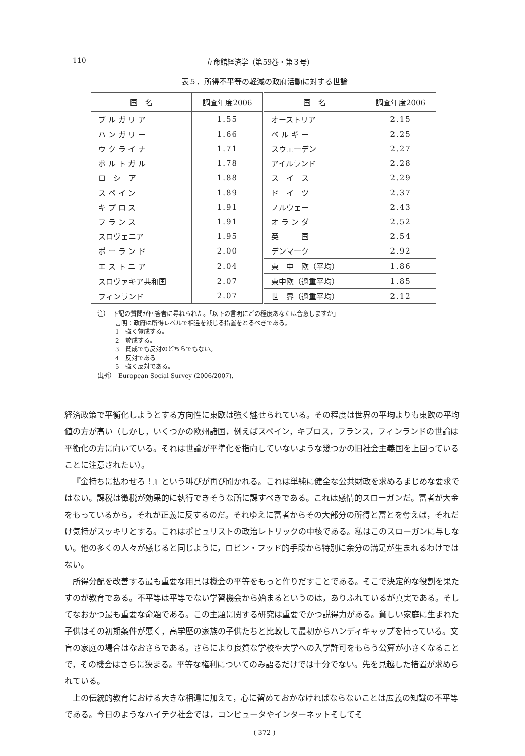110 立命館経済学（第59巻・第３号）
表５．所得不平等の軽減の政府活動に対する世論
| 国 名 | 調査年度2006 | 国 名 | 調査年度2006 |
| --- | --- | --- | --- |
| ブ ル ガ リ ア | 1.55 | オーストリア | 2.15 |
| ハ ン ガ リ ー | 1.66 | ベ ル ギ ー | 2.25 |
| ウ ク ラ イ ナ | 1.71 | スウェーデン | 2.27 |
| ポ ル ト ガ ル | 1.78 | アイルランド | 2.28 |
| ロ シ ア | 1.88 | ス イ ス | 2.29 |
| ス ペ イ ン | 1.89 | ド イ ツ | 2.37 |
| キ プ ロ ス | 1.91 | ノルウェー | 2.43 |
| フ ラ ン ス | 1.91 | オ ラ ン ダ | 2.52 |
| スロヴェニア | 1.95 | 英 国 | 2.54 |
| ポ ー ラ ン ド | 2.00 | デンマーク | 2.92 |
| エ ス ト ニ ア | 2.04 | 東 中 欧（平均） | 1.86 |
| スロヴァキア共和国 | 2.07 | 東中欧（過重平均） | 1.85 |
| フィンランド | 2.07 | 世 界（過重平均） | 2.12 |
注）　下記の質問が回答者に尋ねられた。「以下の言明にどの程度あなたは合意しますか」
　　　言明：政府は所得レベルで相違を減じる措置をとるべきである。
　　　1　強く賛成する。
　　　2　賛成する。
　　　3　賛成でも反対のどちらでもない。
　　　4　反対である
　　　5　強く反対である。
出所）　European Social Survey (2006/2007).
経済政策で平衡化しようとする方向性に東欧は強く魅せられている。その程度は世界の平均よりも東欧の平均値の方が高い（しかし，いくつかの欧州諸国，例えばスペイン，キプロス，フランス，フィンランドの世論は平衡化の方に向いている。それは世論が平準化を指向していないような幾つかの旧社会主義国を上回っていることに注意されたい）。
『金持ちに払わせろ！』という叫びが再び聞かれる。これは単純に健全な公共財政を求めるまじめな要求ではない。課税は徴税が効果的に執行できそうな所に課すべきである。これは感情的スローガンだ。富者が大金をもっているから，それが正義に反するのだ。それゆえに富者からその大部分の所得と富とを奪えば，それだけ気持がスッキリとする。これはポピュリストの政治レトリックの中核である。私はこのスローガンに与しない。他の多くの人々が感じると同じように，ロビン・フッド的手段から特別に余分の満足が生まれるわけではない。
所得分配を改善する最も重要な用具は機会の平等をもっと作りだすことである。そこで決定的な役割を果たすのが教育である。不平等は平等でない学習機会から始まるというのは，ありふれているが真実である。そしてなおかつ最も重要な命題である。この主題に関する研究は重要でかつ説得力がある。貧しい家庭に生まれた子供はその初期条件が悪く，高学歴の家族の子供たちと比較して最初からハンディキャップを持っている。文盲の家庭の場合はなおさらである。さらにより良質な学校や大学への入学許可をもらう公算が小さくなることで，その機会はさらに狭まる。平等な権利についてのみ語るだけでは十分でない。先を見越した措置が求められている。
上の伝統的教育における大きな相違に加えて，心に留めておかなければならないことは広義の知識の不平等である。今日のようなハイテク社会では，コンピュータやインターネットそしてそ
( 372 )